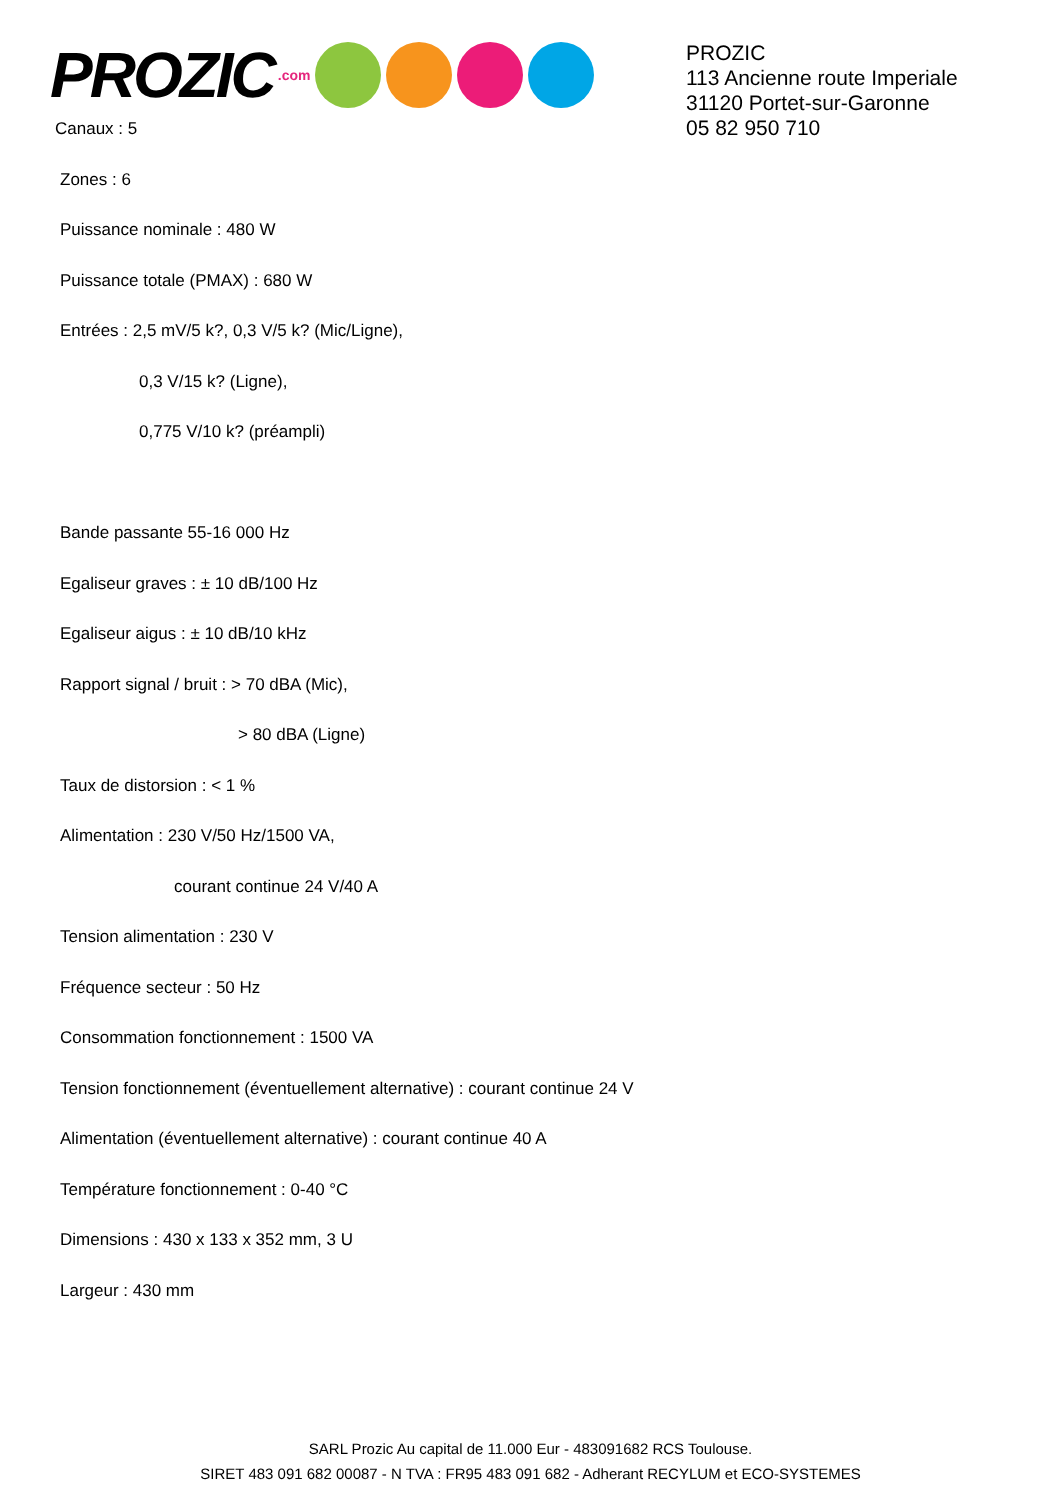PROZIC.com
PROZIC
113 Ancienne route Imperiale
31120 Portet-sur-Garonne
05 82 950 710
Canaux : 5
Zones : 6
Puissance nominale : 480 W
Puissance totale (PMAX) : 680 W
Entrées : 2,5 mV/5 k?, 0,3 V/5 k? (Mic/Ligne),
0,3 V/15 k? (Ligne),
0,775 V/10 k? (préampli)
Bande passante 55-16 000 Hz
Egaliseur graves : ± 10 dB/100 Hz
Egaliseur aigus : ± 10 dB/10 kHz
Rapport signal / bruit : > 70 dBA (Mic),
> 80 dBA (Ligne)
Taux de distorsion : < 1 %
Alimentation : 230 V/50 Hz/1500 VA,
courant continue 24 V/40 A
Tension alimentation : 230 V
Fréquence secteur : 50 Hz
Consommation fonctionnement : 1500 VA
Tension fonctionnement (éventuellement alternative) : courant continue 24 V
Alimentation (éventuellement alternative) : courant continue 40 A
Température fonctionnement : 0-40 °C
Dimensions : 430 x 133 x 352 mm, 3 U
Largeur : 430 mm
SARL Prozic Au capital de 11.000 Eur - 483091682 RCS Toulouse.
SIRET 483 091 682 00087 - N TVA : FR95 483 091 682 - Adherant RECYLUM et ECO-SYSTEMES